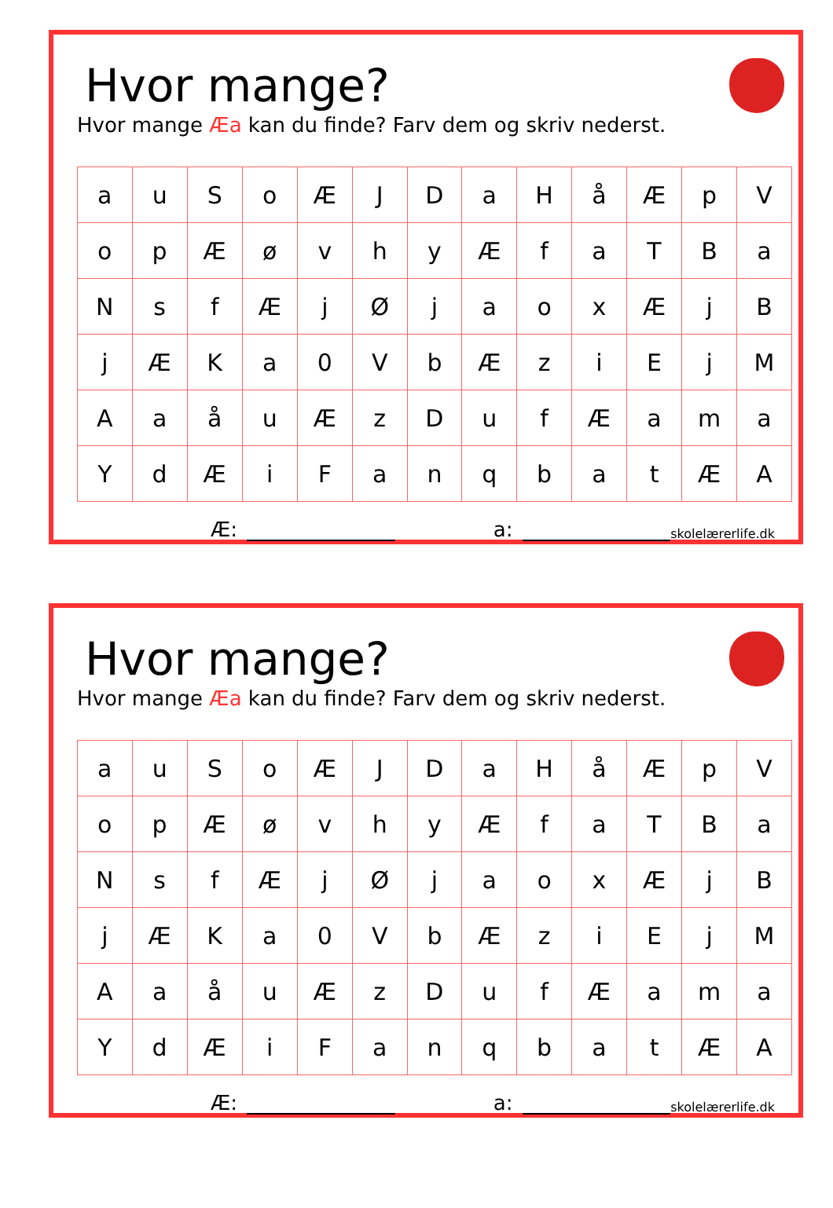Hvor mange?
Hvor mange Æa kan du finde? Farv dem og skriv nederst.
| a | u | S | o | Æ | J | D | a | H | å | Æ | p | V |
| o | p | Æ | ø | v | h | y | Æ | f | a | T | B | a |
| N | s | f | Æ | j | Ø | j | a | o | x | Æ | j | B |
| j | Æ | K | a | 0 | V | b | Æ | z | i | E | j | M |
| A | a | å | u | Æ | z | D | u | f | Æ | a | m | a |
| Y | d | Æ | i | F | a | n | q | b | a | t | Æ | A |
Æ: a: skolelærerlife.dk
Hvor mange?
Hvor mange Æa kan du finde? Farv dem og skriv nederst.
| a | u | S | o | Æ | J | D | a | H | å | Æ | p | V |
| o | p | Æ | ø | v | h | y | Æ | f | a | T | B | a |
| N | s | f | Æ | j | Ø | j | a | o | x | Æ | j | B |
| j | Æ | K | a | 0 | V | b | Æ | z | i | E | j | M |
| A | a | å | u | Æ | z | D | u | f | Æ | a | m | a |
| Y | d | Æ | i | F | a | n | q | b | a | t | Æ | A |
Æ: a: skolelærerlife.dk